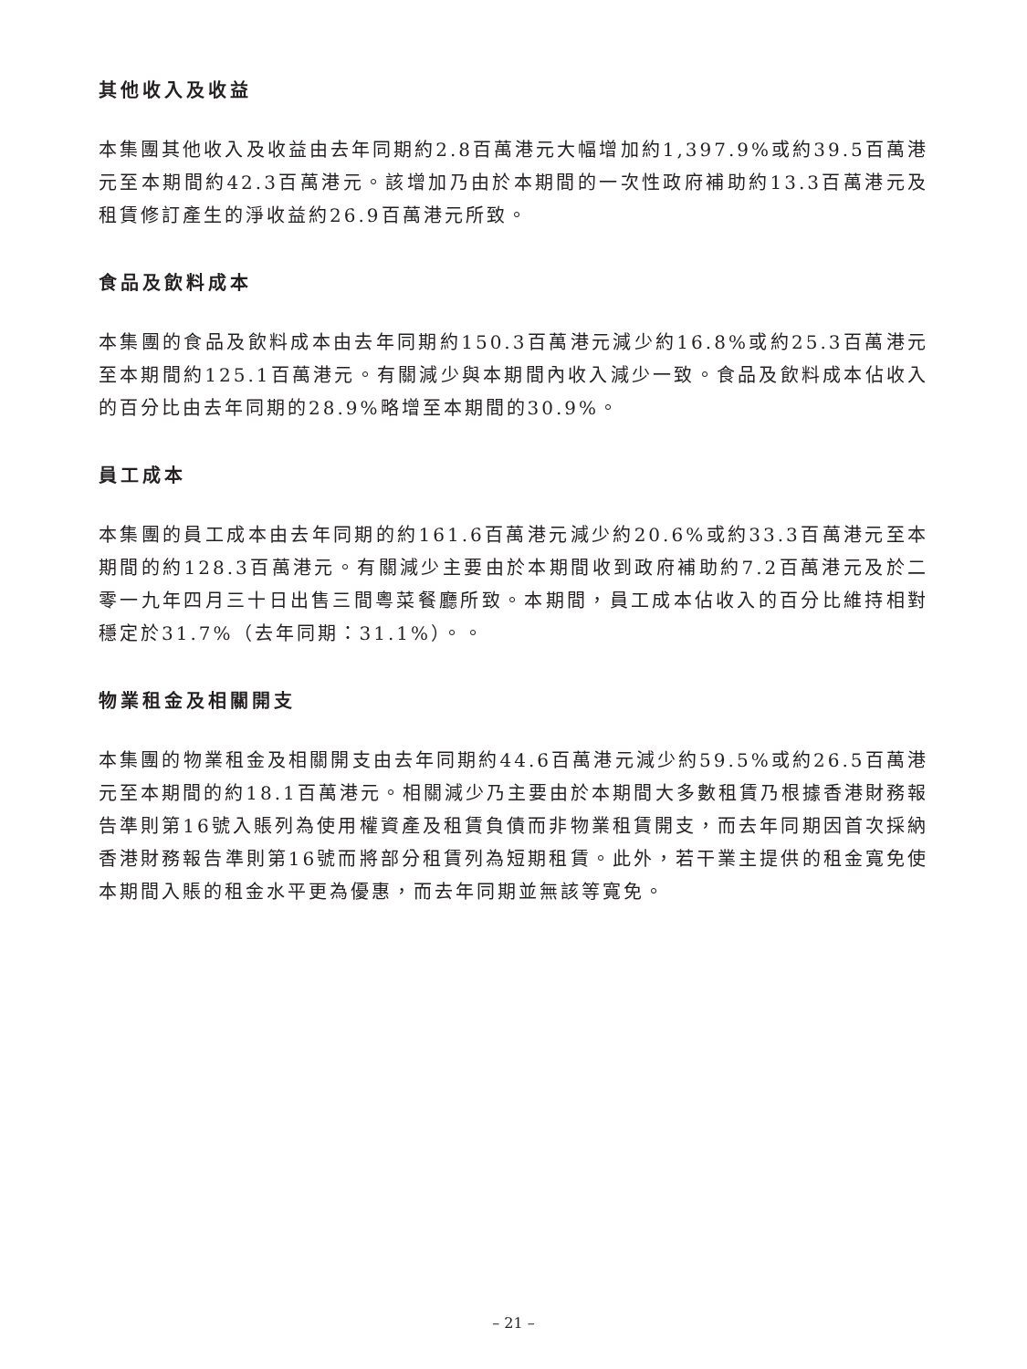其他收入及收益
本集團其他收入及收益由去年同期約2.8百萬港元大幅增加約1,397.9%或約39.5百萬港元至本期間約42.3百萬港元。該增加乃由於本期間的一次性政府補助約13.3百萬港元及租賃修訂產生的淨收益約26.9百萬港元所致。
食品及飲料成本
本集團的食品及飲料成本由去年同期約150.3百萬港元減少約16.8%或約25.3百萬港元至本期間約125.1百萬港元。有關減少與本期間內收入減少一致。食品及飲料成本佔收入的百分比由去年同期的28.9%略增至本期間的30.9%。
員工成本
本集團的員工成本由去年同期的約161.6百萬港元減少約20.6%或約33.3百萬港元至本期間的約128.3百萬港元。有關減少主要由於本期間收到政府補助約7.2百萬港元及於二零一九年四月三十日出售三間粵菜餐廳所致。本期間，員工成本佔收入的百分比維持相對穩定於31.7%（去年同期：31.1%）。。
物業租金及相關開支
本集團的物業租金及相關開支由去年同期約44.6百萬港元減少約59.5%或約26.5百萬港元至本期間的約18.1百萬港元。相關減少乃主要由於本期間大多數租賃乃根據香港財務報告準則第16號入賬列為使用權資產及租賃負債而非物業租賃開支，而去年同期因首次採納香港財務報告準則第16號而將部分租賃列為短期租賃。此外，若干業主提供的租金寬免使本期間入賬的租金水平更為優惠，而去年同期並無該等寬免。
– 21 –